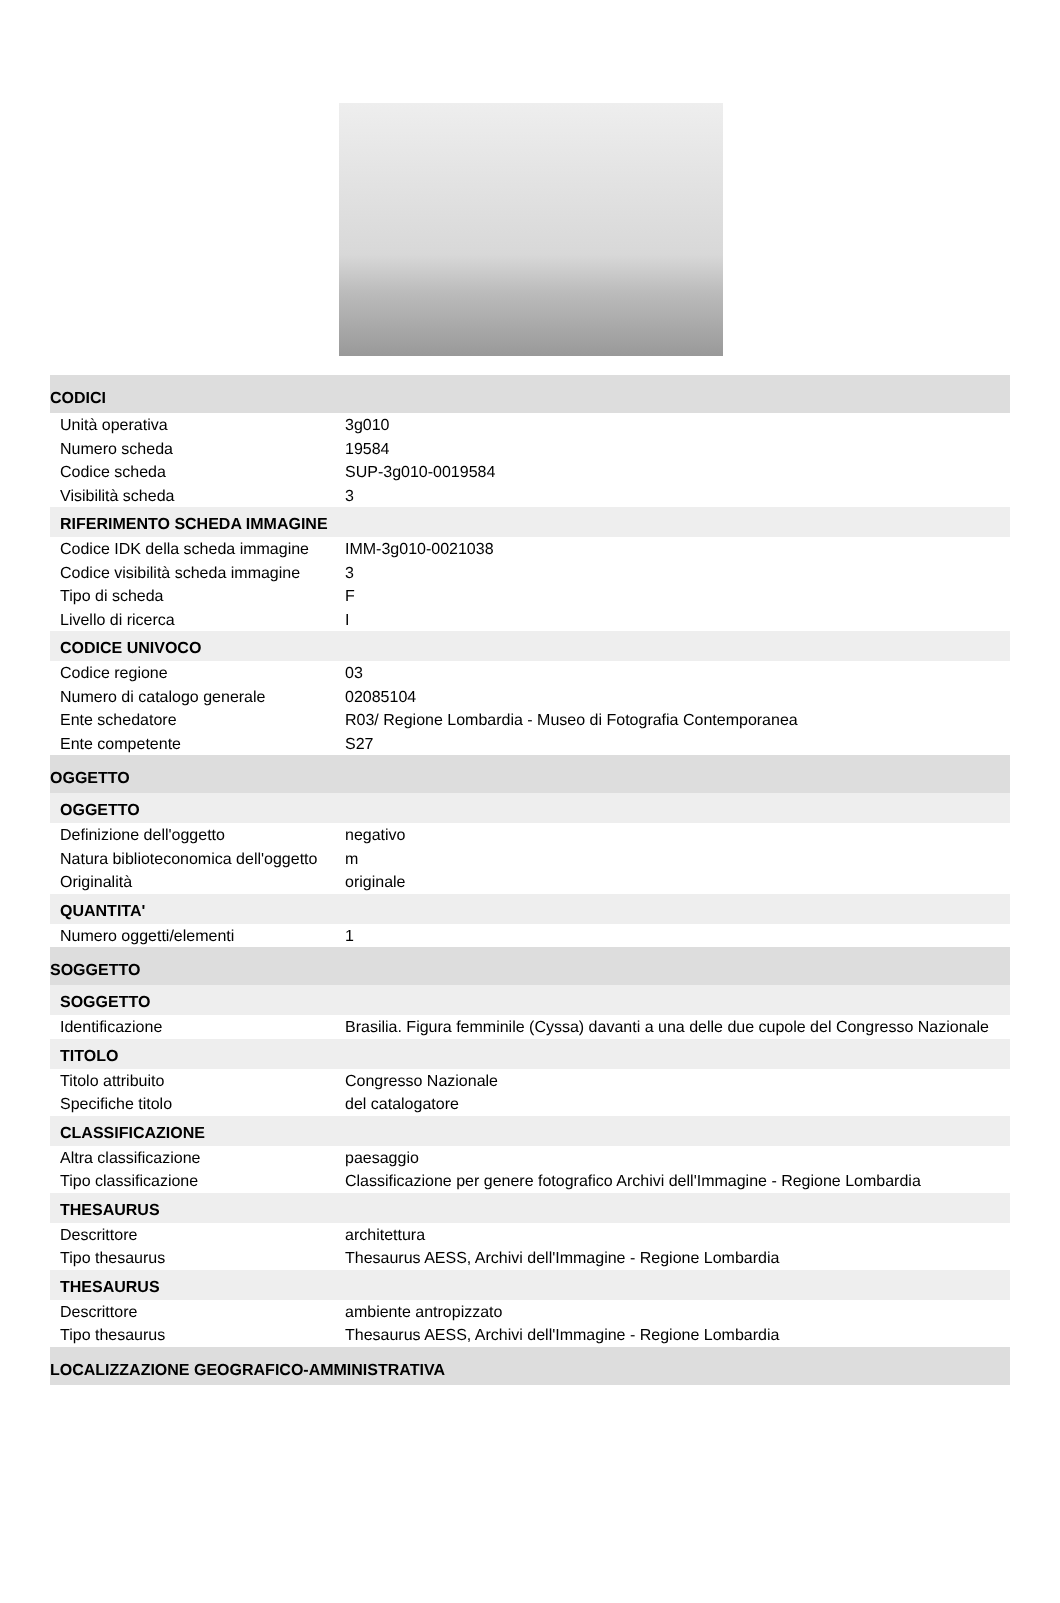CODICI
| Unità operativa | 3g010 |
| Numero scheda | 19584 |
| Codice scheda | SUP-3g010-0019584 |
| Visibilità scheda | 3 |
RIFERIMENTO SCHEDA IMMAGINE
| Codice IDK della scheda immagine | IMM-3g010-0021038 |
| Codice visibilità scheda immagine | 3 |
| Tipo di scheda | F |
| Livello di ricerca | I |
CODICE UNIVOCO
| Codice regione | 03 |
| Numero di catalogo generale | 02085104 |
| Ente schedatore | R03/ Regione Lombardia - Museo di Fotografia Contemporanea |
| Ente competente | S27 |
OGGETTO
OGGETTO
| Definizione dell'oggetto | negativo |
| Natura biblioteconomica dell'oggetto | m |
| Originalità | originale |
QUANTITA'
| Numero oggetti/elementi | 1 |
SOGGETTO
SOGGETTO
| Identificazione | Brasilia. Figura femminile (Cyssa) davanti a una delle due cupole del Congresso Nazionale |
TITOLO
| Titolo attribuito | Congresso Nazionale |
| Specifiche titolo | del catalogatore |
CLASSIFICAZIONE
| Altra classificazione | paesaggio |
| Tipo classificazione | Classificazione per genere fotografico Archivi dell'Immagine - Regione Lombardia |
THESAURUS
| Descrittore | architettura |
| Tipo thesaurus | Thesaurus AESS, Archivi dell'Immagine - Regione Lombardia |
THESAURUS
| Descrittore | ambiente antropizzato |
| Tipo thesaurus | Thesaurus AESS, Archivi dell'Immagine - Regione Lombardia |
LOCALIZZAZIONE GEOGRAFICO-AMMINISTRATIVA